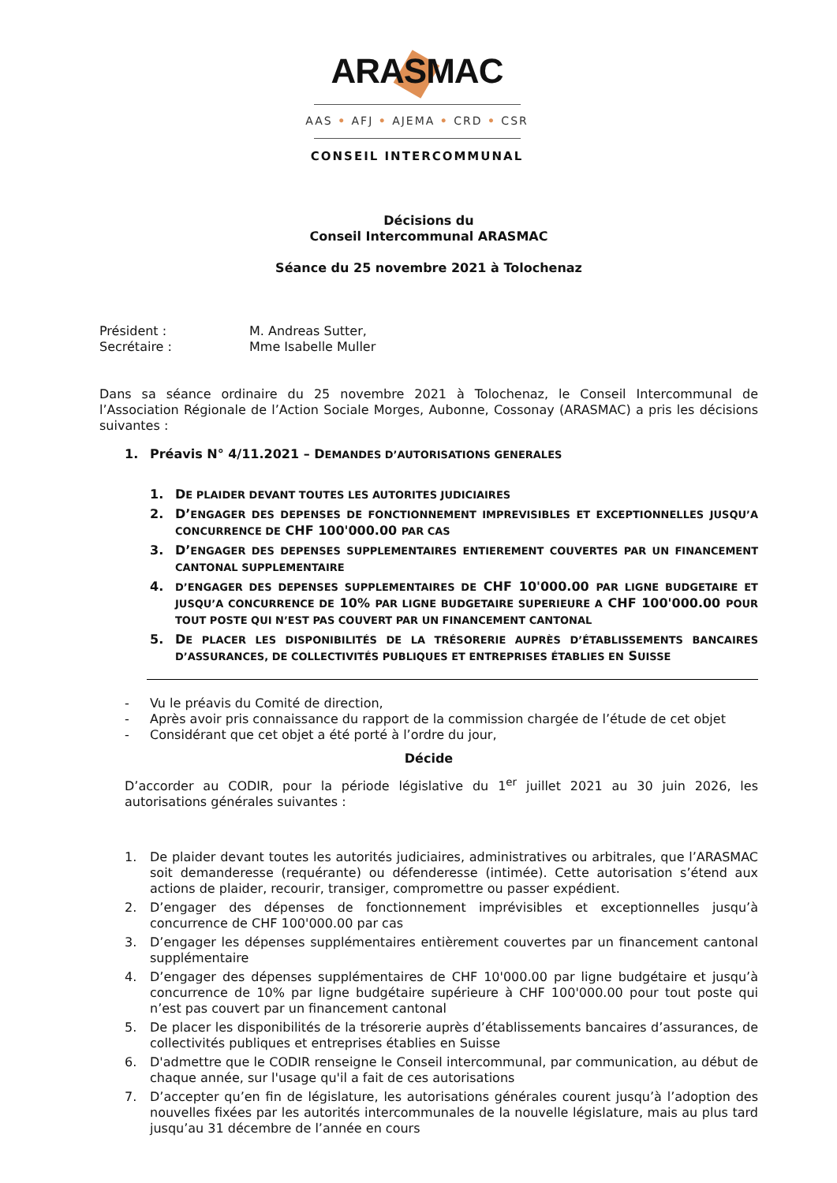ARASMAC
AAS • AFJ • AJEMA • CRD • CSR
CONSEIL INTERCOMMUNAL
Décisions du
Conseil Intercommunal ARASMAC
Séance du 25 novembre 2021 à Tolochenaz
Président :
Secrétaire :
M. Andreas Sutter,
Mme Isabelle Muller
Dans sa séance ordinaire du 25 novembre 2021 à Tolochenaz, le Conseil Intercommunal de l’Association Régionale de l’Action Sociale Morges, Aubonne, Cossonay (ARASMAC) a pris les décisions suivantes :
1. Préavis N° 4/11.2021 – DEMANDES D’AUTORISATIONS GENERALES
1. DE PLAIDER DEVANT TOUTES LES AUTORITES JUDICIAIRES
2. D’ENGAGER DES DEPENSES DE FONCTIONNEMENT IMPREVISIBLES ET EXCEPTIONNELLES JUSQU’A CONCURRENCE DE CHF 100'000.00 PAR CAS
3. D’ENGAGER DES DEPENSES SUPPLEMENTAIRES ENTIEREMENT COUVERTES PAR UN FINANCEMENT CANTONAL SUPPLEMENTAIRE
4. D’ENGAGER DES DEPENSES SUPPLEMENTAIRES DE CHF 10'000.00 PAR LIGNE BUDGETAIRE ET JUSQU’A CONCURRENCE DE 10% PAR LIGNE BUDGETAIRE SUPERIEURE A CHF 100'000.00 POUR TOUT POSTE QUI N’EST PAS COUVERT PAR UN FINANCEMENT CANTONAL
5. DE PLACER LES DISPONIBILITÉS DE LA TRÉSORERIE AUPRÈS D’ÉTABLISSEMENTS BANCAIRES D’ASSURANCES, DE COLLECTIVITÉS PUBLIQUES ET ENTREPRISES ÉTABLIES EN SUISSE
- Vu le préavis du Comité de direction,
- Après avoir pris connaissance du rapport de la commission chargée de l’étude de cet objet
- Considérant que cet objet a été porté à l’ordre du jour,
Décide
D’accorder au CODIR, pour la période législative du 1<sup>er</sup> juillet 2021 au 30 juin 2026, les autorisations générales suivantes :
1. De plaider devant toutes les autorités judiciaires, administratives ou arbitrales, que l’ARASMAC soit demanderesse (requérante) ou défenderesse (intimée). Cette autorisation s’étend aux actions de plaider, recourir, transiger, compromettre ou passer expédient.
2. D’engager des dépenses de fonctionnement imprévisibles et exceptionnelles jusqu’à concurrence de CHF 100'000.00 par cas
3. D’engager les dépenses supplémentaires entièrement couvertes par un financement cantonal supplémentaire
4. D’engager des dépenses supplémentaires de CHF 10'000.00 par ligne budgétaire et jusqu’à concurrence de 10% par ligne budgétaire supérieure à CHF 100'000.00 pour tout poste qui n’est pas couvert par un financement cantonal
5. De placer les disponibilités de la trésorerie auprès d’établissements bancaires d’assurances, de collectivités publiques et entreprises établies en Suisse
6. D'admettre que le CODIR renseigne le Conseil intercommunal, par communication, au début de chaque année, sur l'usage qu'il a fait de ces autorisations
7. D’accepter qu’en fin de législature, les autorisations générales courent jusqu’à l’adoption des nouvelles fixées par les autorités intercommunales de la nouvelle législature, mais au plus tard jusqu’au 31 décembre de l’année en cours